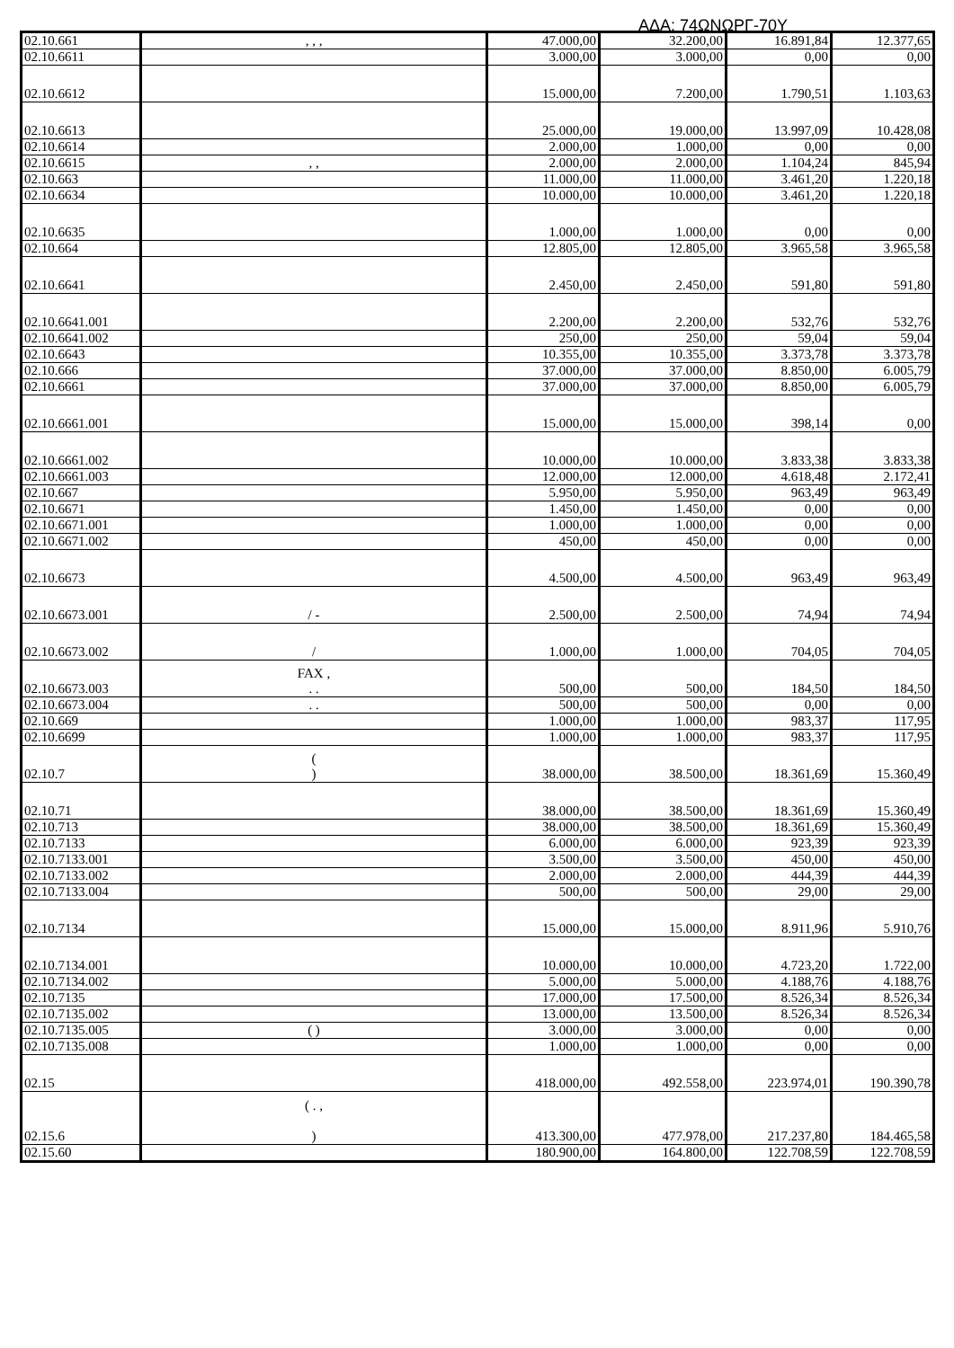ΑΔΑ: 74ΩΝΩΡΓ-70Υ
| 02.10.661 | , , , | 47.000,00 | 32.200,00 | 16.891,84 | 12.377,65 |
| 02.10.6611 | | 3.000,00 | 3.000,00 | 0,00 | 0,00 |
| 02.10.6612 | | 15.000,00 | 7.200,00 | 1.790,51 | 1.103,63 |
| 02.10.6613 | | 25.000,00 | 19.000,00 | 13.997,09 | 10.428,08 |
| 02.10.6614 | | 2.000,00 | 1.000,00 | 0,00 | 0,00 |
| 02.10.6615 | , , | 2.000,00 | 2.000,00 | 1.104,24 | 845,94 |
| 02.10.663 | | 11.000,00 | 11.000,00 | 3.461,20 | 1.220,18 |
| 02.10.6634 | | 10.000,00 | 10.000,00 | 3.461,20 | 1.220,18 |
| 02.10.6635 | | 1.000,00 | 1.000,00 | 0,00 | 0,00 |
| 02.10.664 | | 12.805,00 | 12.805,00 | 3.965,58 | 3.965,58 |
| 02.10.6641 | | 2.450,00 | 2.450,00 | 591,80 | 591,80 |
| 02.10.6641.001 | | 2.200,00 | 2.200,00 | 532,76 | 532,76 |
| 02.10.6641.002 | | 250,00 | 250,00 | 59,04 | 59,04 |
| 02.10.6643 | | 10.355,00 | 10.355,00 | 3.373,78 | 3.373,78 |
| 02.10.666 | | 37.000,00 | 37.000,00 | 8.850,00 | 6.005,79 |
| 02.10.6661 | | 37.000,00 | 37.000,00 | 8.850,00 | 6.005,79 |
| 02.10.6661.001 | | 15.000,00 | 15.000,00 | 398,14 | 0,00 |
| 02.10.6661.002 | | 10.000,00 | 10.000,00 | 3.833,38 | 3.833,38 |
| 02.10.6661.003 | | 12.000,00 | 12.000,00 | 4.618,48 | 2.172,41 |
| 02.10.667 | | 5.950,00 | 5.950,00 | 963,49 | 963,49 |
| 02.10.6671 | | 1.450,00 | 1.450,00 | 0,00 | 0,00 |
| 02.10.6671.001 | | 1.000,00 | 1.000,00 | 0,00 | 0,00 |
| 02.10.6671.002 | | 450,00 | 450,00 | 0,00 | 0,00 |
| 02.10.6673 | | 4.500,00 | 4.500,00 | 963,49 | 963,49 |
| 02.10.6673.001 | / - | 2.500,00 | 2.500,00 | 74,94 | 74,94 |
| 02.10.6673.002 | / | 1.000,00 | 1.000,00 | 704,05 | 704,05 |
| 02.10.6673.003 | FAX , . . | 500,00 | 500,00 | 184,50 | 184,50 |
| 02.10.6673.004 | . . | 500,00 | 500,00 | 0,00 | 0,00 |
| 02.10.669 | | 1.000,00 | 1.000,00 | 983,37 | 117,95 |
| 02.10.6699 | | 1.000,00 | 1.000,00 | 983,37 | 117,95 |
| 02.10.7 | ( ) | 38.000,00 | 38.500,00 | 18.361,69 | 15.360,49 |
| 02.10.71 | | 38.000,00 | 38.500,00 | 18.361,69 | 15.360,49 |
| 02.10.713 | | 38.000,00 | 38.500,00 | 18.361,69 | 15.360,49 |
| 02.10.7133 | | 6.000,00 | 6.000,00 | 923,39 | 923,39 |
| 02.10.7133.001 | | 3.500,00 | 3.500,00 | 450,00 | 450,00 |
| 02.10.7133.002 | | 2.000,00 | 2.000,00 | 444,39 | 444,39 |
| 02.10.7133.004 | | 500,00 | 500,00 | 29,00 | 29,00 |
| 02.10.7134 | | 15.000,00 | 15.000,00 | 8.911,96 | 5.910,76 |
| 02.10.7134.001 | | 10.000,00 | 10.000,00 | 4.723,20 | 1.722,00 |
| 02.10.7134.002 | | 5.000,00 | 5.000,00 | 4.188,76 | 4.188,76 |
| 02.10.7135 | | 17.000,00 | 17.500,00 | 8.526,34 | 8.526,34 |
| 02.10.7135.002 | | 13.000,00 | 13.500,00 | 8.526,34 | 8.526,34 |
| 02.10.7135.005 | ( ) | 3.000,00 | 3.000,00 | 0,00 | 0,00 |
| 02.10.7135.008 | | 1.000,00 | 1.000,00 | 0,00 | 0,00 |
| 02.15 | | 418.000,00 | 492.558,00 | 223.974,01 | 190.390,78 |
| 02.15.6 | ( . , ) | 413.300,00 | 477.978,00 | 217.237,80 | 184.465,58 |
| 02.15.60 | | 180.900,00 | 164.800,00 | 122.708,59 | 122.708,59 |